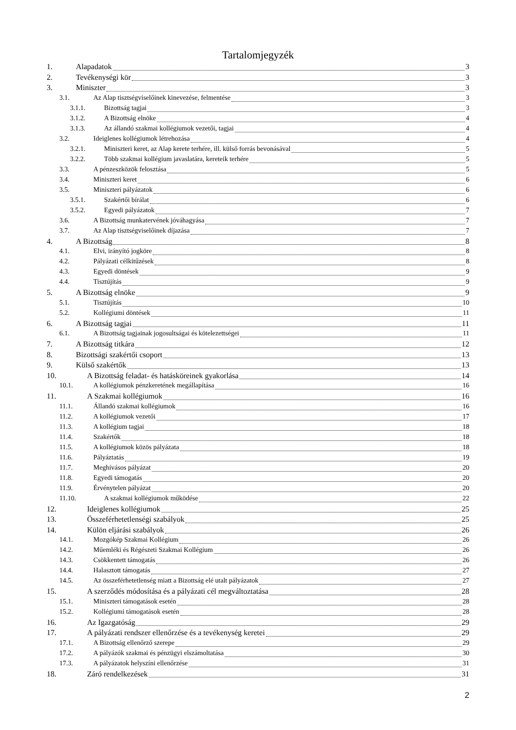Tartalomjegyzék
1. Alapadatok 3
2. Tevékenységi kör 3
3. Miniszter 3
3.1. Az Alap tisztségviselőinek kinevezése, felmentése 3
3.1.1. Bizottság tagjai 3
3.1.2. A Bizottság elnöke 4
3.1.3. Az állandó szakmai kollégiumok vezetői, tagjai 4
3.2. Ideiglenes kollégiumok létrehozása 4
3.2.1. Miniszteri keret, az Alap kerete terhére, ill. külső forrás bevonásával 5
3.2.2. Több szakmai kollégium javaslatára, kereteik terhére 5
3.3. A pénzeszközök felosztása 5
3.4. Miniszteri keret 6
3.5. Miniszteri pályázatok 6
3.5.1. Szakértői bírálat 6
3.5.2. Egyedi pályázatok 7
3.6. A Bizottság munkatervének jóváhagyása 7
3.7. Az Alap tisztségviselőinek díjazása 7
4. A Bizottság 8
4.1. Elvi, irányító jogköre 8
4.2. Pályázati célkitűzések 8
4.3. Egyedi döntések 9
4.4. Tisztújítás 9
5. A Bizottság elnöke 9
5.1. Tisztújítás 10
5.2. Kollégiumi döntések 11
6. A Bizottság tagjai 11
6.1. A Bizottság tagjainak jogosultságai és kötelezettségei 11
7. A Bizottság titkára 12
8. Bizottsági szakértői csoport 13
9. Külső szakértők 13
10. A Bizottság feladat- és hatásköreinek gyakorlása 14
10.1. A kollégiumok pénzkeretének megállapítása 16
11. A Szakmai kollégiumok 16
11.1. Állandó szakmai kollégiumok 16
11.2. A kollégiumok vezetői 17
11.3. A kollégium tagjai 18
11.4. Szakértők 18
11.5. A kollégiumok közös pályázata 18
11.6. Pályáztatás 19
11.7. Meghívásos pályázat 20
11.8. Egyedi támogatás 20
11.9. Érvénytelen pályázat 20
11.10. A szakmai kollégiumok működése 22
12. Ideiglenes kollégiumok 25
13. Összeférhetetlenségi szabályok 25
14. Külön eljárási szabályok 26
14.1. Mozgókép Szakmai Kollégium 26
14.2. Műemléki és Régészeti Szakmai Kollégium 26
14.3. Csökkentett támogatás 26
14.4. Halasztott támogatás 27
14.5. Az összeférhetetlenség miatt a Bizottság elé utalt pályázatok 27
15. A szerződés módosítása és a pályázati cél megváltoztatása 28
15.1. Miniszteri támogatások esetén 28
15.2. Kollégiumi támogatások esetén 28
16. Az Igazgatóság 29
17. A pályázati rendszer ellenőrzése és a tevékenység keretei 29
17.1. A Bizottság ellenőrző szerepe 29
17.2. A pályázók szakmai és pénzügyi elszámoltatása 30
17.3. A pályázatok helyszíni ellenőrzése 31
18. Záró rendelkezések 31
2